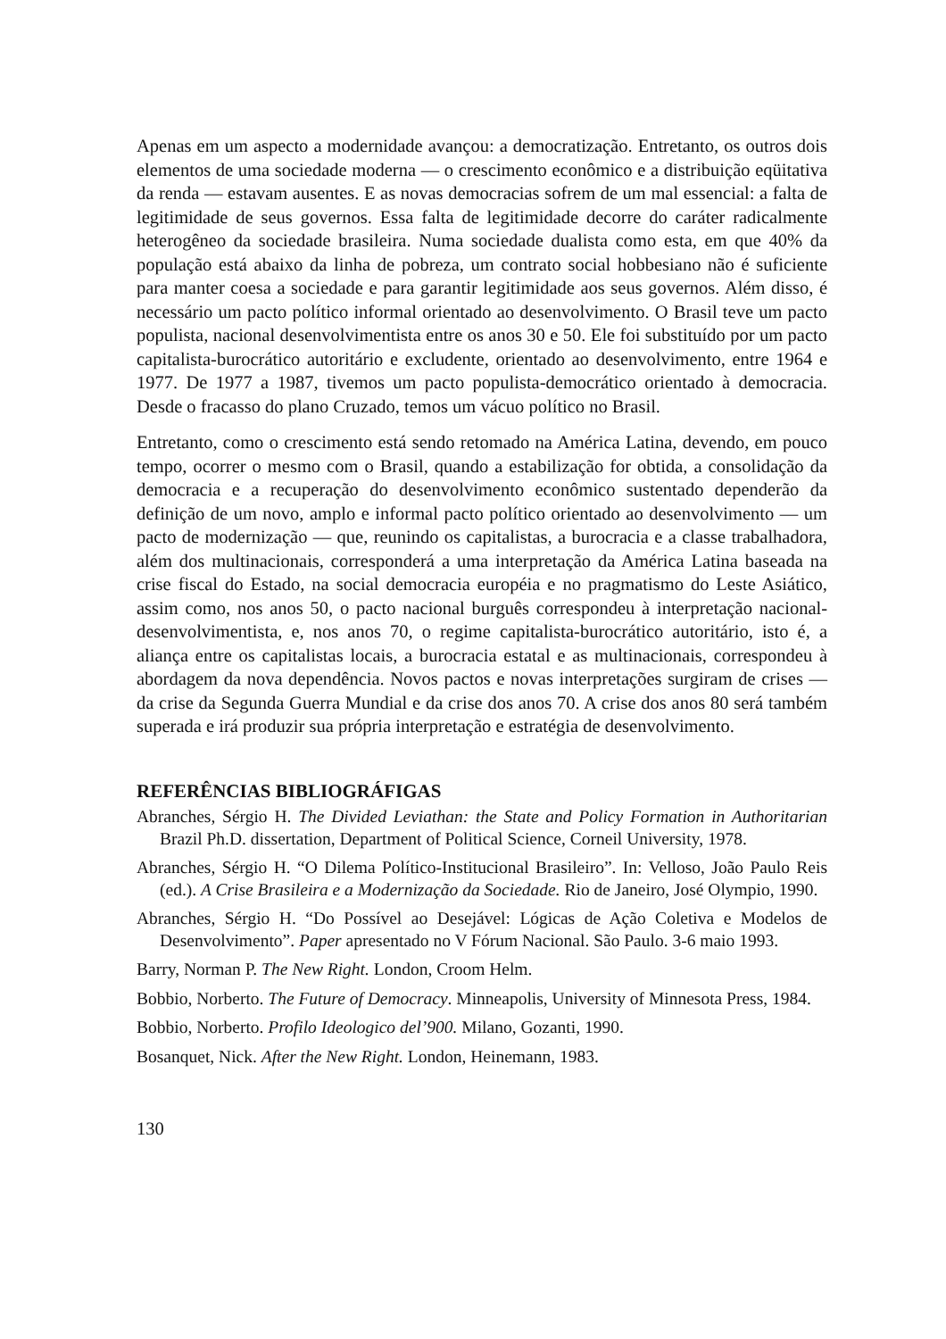Apenas em um aspecto a modernidade avançou: a democratização. Entretanto, os outros dois elementos de uma sociedade moderna — o crescimento econômico e a distribuição eqüitativa da renda — estavam ausentes. E as novas democracias sofrem de um mal essencial: a falta de legitimidade de seus governos. Essa falta de legitimidade decorre do caráter radicalmente heterogêneo da sociedade brasileira. Numa sociedade dualista como esta, em que 40% da população está abaixo da linha de pobreza, um contrato social hobbesiano não é suficiente para manter coesa a sociedade e para garantir legitimidade aos seus governos. Além disso, é necessário um pacto político informal orientado ao desenvolvimento. O Brasil teve um pacto populista, nacional desenvolvimentista entre os anos 30 e 50. Ele foi substituído por um pacto capitalista-burocrático autoritário e excludente, orientado ao desenvolvimento, entre 1964 e 1977. De 1977 a 1987, tivemos um pacto populista-democrático orientado à democracia. Desde o fracasso do plano Cruzado, temos um vácuo político no Brasil.
Entretanto, como o crescimento está sendo retomado na América Latina, devendo, em pouco tempo, ocorrer o mesmo com o Brasil, quando a estabilização for obtida, a consolidação da democracia e a recuperação do desenvolvimento econômico sustentado dependerão da definição de um novo, amplo e informal pacto político orientado ao desenvolvimento — um pacto de modernização — que, reunindo os capitalistas, a burocracia e a classe trabalhadora, além dos multinacionais, corresponderá a uma interpretação da América Latina baseada na crise fiscal do Estado, na social democracia européia e no pragmatismo do Leste Asiático, assim como, nos anos 50, o pacto nacional burguês correspondeu à interpretação nacional-desenvolvimentista, e, nos anos 70, o regime capitalista-burocrático autoritário, isto é, a aliança entre os capitalistas locais, a burocracia estatal e as multinacionais, correspondeu à abordagem da nova dependência. Novos pactos e novas interpretações surgiram de crises —da crise da Segunda Guerra Mundial e da crise dos anos 70. A crise dos anos 80 será também superada e irá produzir sua própria interpretação e estratégia de desenvolvimento.
REFERÊNCIAS BIBLIOGRÁFIGAS
Abranches, Sérgio H. The Divided Leviathan: the State and Policy Formation in Authoritarian Brazil Ph.D. dissertation, Department of Political Science, Corneil University, 1978.
Abranches, Sérgio H. “O Dilema Político-Institucional Brasileiro”. In: Velloso, João Paulo Reis (ed.). A Crise Brasileira e a Modernização da Sociedade. Rio de Janeiro, José Olympio, 1990.
Abranches, Sérgio H. “Do Possível ao Desejável: Lógicas de Ação Coletiva e Modelos de Desenvolvimento”. Paper apresentado no V Fórum Nacional. São Paulo. 3-6 maio 1993.
Barry, Norman P. The New Right. London, Croom Helm.
Bobbio, Norberto. The Future of Democracy. Minneapolis, University of Minnesota Press, 1984.
Bobbio, Norberto. Profilo Ideologico del’900. Milano, Gozanti, 1990.
Bosanquet, Nick. After the New Right. London, Heinemann, 1983.
130